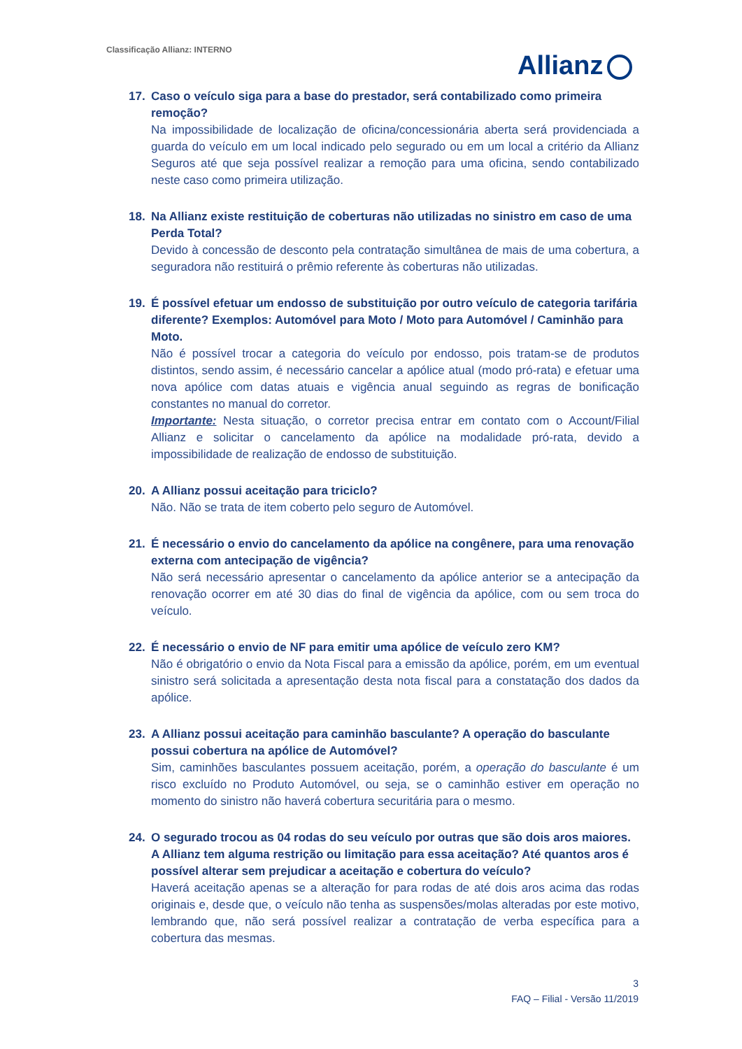Classificação Allianz: INTERNO
Allianz
17. Caso o veículo siga para a base do prestador, será contabilizado como primeira remoção?
Na impossibilidade de localização de oficina/concessionária aberta será providenciada a guarda do veículo em um local indicado pelo segurado ou em um local a critério da Allianz Seguros até que seja possível realizar a remoção para uma oficina, sendo contabilizado neste caso como primeira utilização.
18. Na Allianz existe restituição de coberturas não utilizadas no sinistro em caso de uma Perda Total?
Devido à concessão de desconto pela contratação simultânea de mais de uma cobertura, a seguradora não restituirá o prêmio referente às coberturas não utilizadas.
19. É possível efetuar um endosso de substituição por outro veículo de categoria tarifária diferente? Exemplos: Automóvel para Moto / Moto para Automóvel / Caminhão para Moto.
Não é possível trocar a categoria do veículo por endosso, pois tratam-se de produtos distintos, sendo assim, é necessário cancelar a apólice atual (modo pró-rata) e efetuar uma nova apólice com datas atuais e vigência anual seguindo as regras de bonificação constantes no manual do corretor.
Importante: Nesta situação, o corretor precisa entrar em contato com o Account/Filial Allianz e solicitar o cancelamento da apólice na modalidade pró-rata, devido a impossibilidade de realização de endosso de substituição.
20. A Allianz possui aceitação para triciclo?
Não. Não se trata de item coberto pelo seguro de Automóvel.
21. É necessário o envio do cancelamento da apólice na congênere, para uma renovação externa com antecipação de vigência?
Não será necessário apresentar o cancelamento da apólice anterior se a antecipação da renovação ocorrer em até 30 dias do final de vigência da apólice, com ou sem troca do veículo.
22. É necessário o envio de NF para emitir uma apólice de veículo zero KM?
Não é obrigatório o envio da Nota Fiscal para a emissão da apólice, porém, em um eventual sinistro será solicitada a apresentação desta nota fiscal para a constatação dos dados da apólice.
23. A Allianz possui aceitação para caminhão basculante? A operação do basculante possui cobertura na apólice de Automóvel?
Sim, caminhões basculantes possuem aceitação, porém, a operação do basculante é um risco excluído no Produto Automóvel, ou seja, se o caminhão estiver em operação no momento do sinistro não haverá cobertura securitária para o mesmo.
24. O segurado trocou as 04 rodas do seu veículo por outras que são dois aros maiores. A Allianz tem alguma restrição ou limitação para essa aceitação? Até quantos aros é possível alterar sem prejudicar a aceitação e cobertura do veículo?
Haverá aceitação apenas se a alteração for para rodas de até dois aros acima das rodas originais e, desde que, o veículo não tenha as suspensões/molas alteradas por este motivo, lembrando que, não será possível realizar a contratação de verba específica para a cobertura das mesmas.
3
FAQ – Filial - Versão 11/2019